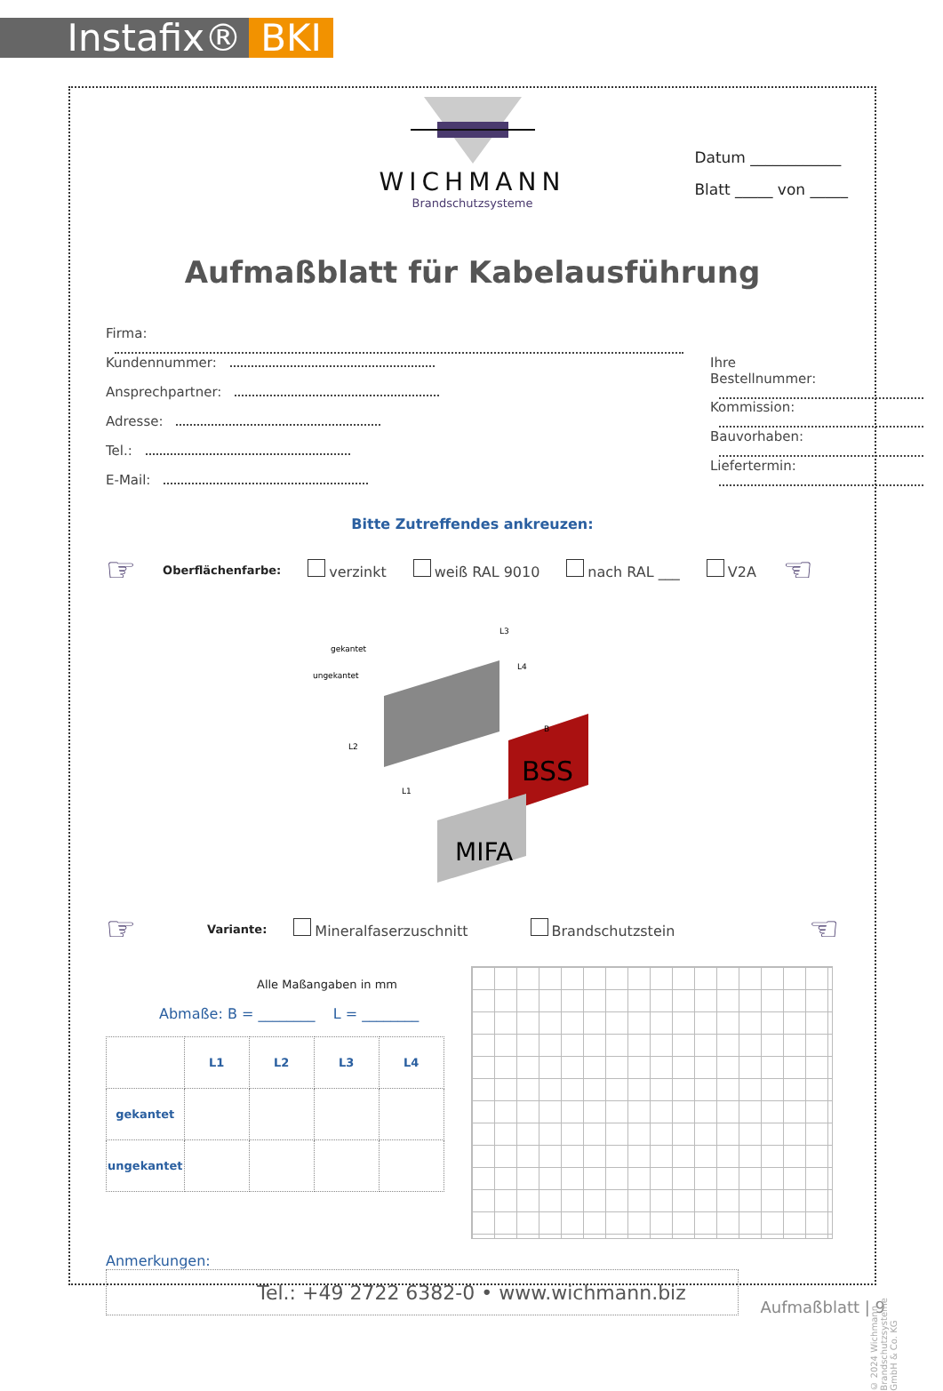Instafix® BKI
WICHMANN
Brandschutzsysteme
Datum ____________
Blatt _____ von _____
Aufmaßblatt für Kabelausführung
Firma:
Kundennummer:
Ansprechpartner:
Adresse:
Tel.:
E-Mail:
Ihre
Bestellnummer:
Kommission:
Bauvorhaben:
Liefertermin:
Bitte Zutreffendes ankreuzen:
☞ Oberflächenfarbe: verzinkt weiß RAL 9010 nach RAL ___ V2A ☜
BSS
MIFA
gekantet
ungekantet
L2
L1
L3
L4
B
☞ Variante: Mineralfaserzuschnitt Brandschutzstein ☜
Alle Maßangaben in mm
Abmaße: B = ________ L = ________
| | L1 | L2 | L3 | L4 |
| --- | --- | --- | --- | --- |
| gekantet | | | | |
| ungekantet | | | | |
Anmerkungen:
Tel.: +49 2722 6382-0 • www.wichmann.biz
Aufmaßblatt | 9
© 2024 Wichmann Brandschutzsysteme GmbH & Co. KG